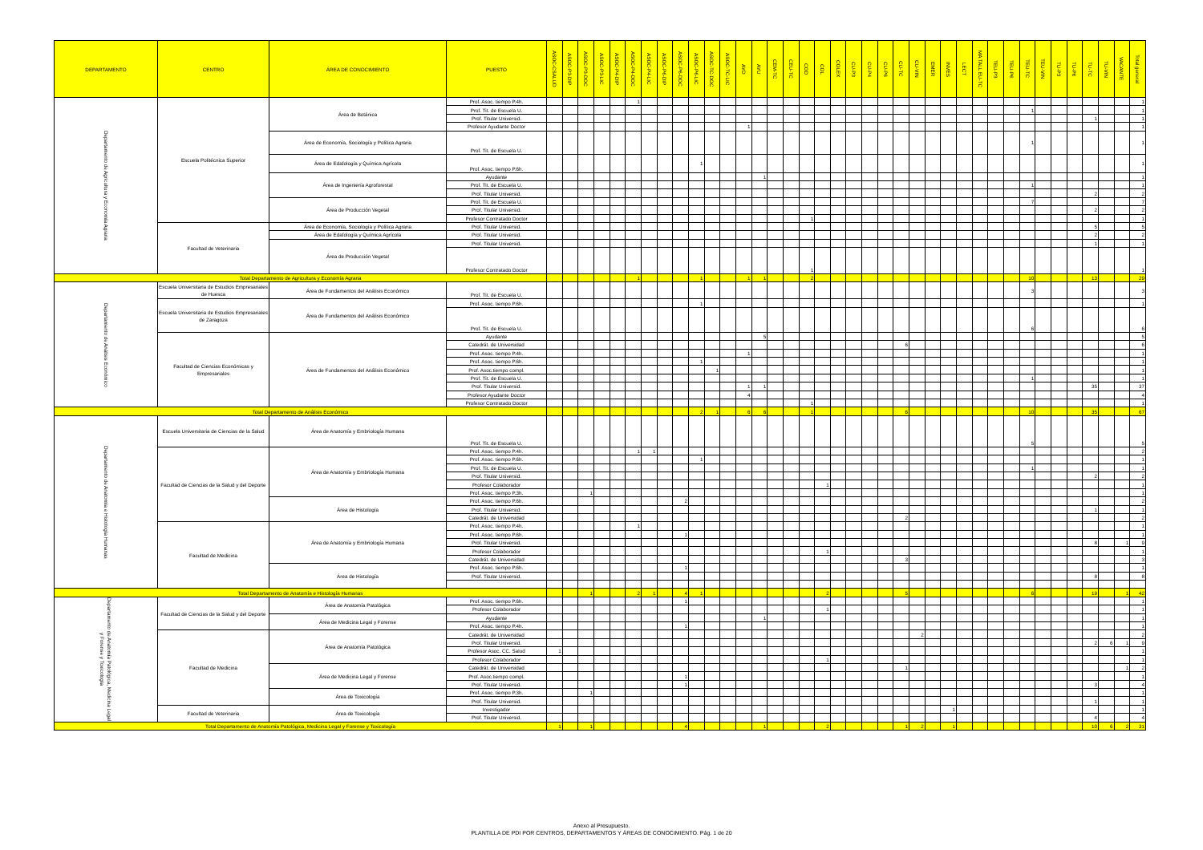| DEPARTAMENTO | CENTRO | ÁREA DE CONOCIMIENTO | PUESTO | ASOC-CSALUD | ASOC-P3-DIP | ASOC-P3-DOC | ASOC-P3-LIC | ASOC-P4-DIP | ASOC-P4-DOC | ASOC-P4-LIC | ASOC-P6-DIP | ASOC-P6-DOC | ASOC-P6-LIC | ASOC-TC-DOC | ASOC-TC-LIC | AYD | AYU | CEM-TC | CEU-TC | COD | COL | COLEX | CU-P3 | CU-P4 | CU-P6 | CU-TC | CU-VIN | EMER | INVES | LECT | MA TALL EU-TC | TEU-P3 | TEU-P6 | TEU-TC | TEU-VIN | TU-P3 | TU-P6 | TU-TC | TU-VIN | VACANTE | Total general |
| --- | --- | --- | --- | --- | --- | --- | --- | --- | --- | --- | --- | --- | --- | --- | --- | --- | --- | --- | --- | --- | --- | --- | --- | --- | --- | --- | --- | --- | --- | --- | --- | --- | --- | --- | --- | --- | --- | --- | --- | --- | --- |
| Departamento de Agricultura y Economía Agraria | Escuela Politécnica Superior | Área de Botánica | Prof. Asoc. tiempo P.4h. | | | | | | 1 | | | | | | | | | | | | | | | | | | | | | | | | | | | | | | | | 1 |
| | | | Prof. Tit. de Escuela U. | | | | | | | | | | | | | | | | | | | | | | | | | | | | | | | 1 | | | | | | | 1 |
| | | | Prof. Titular Universid. | | | | | | | | | | | | | | | | | | | | | | | | | | | | | | | | | | | 1 | | | 1 |
| | | | Profesor Ayudante Doctor | | | | | | | | | | | | | 1 | | | | | | | | | | | | | | | | | | | | | | | | | 1 |
| | | Área de Economía, Sociología y Política Agraria | Prof. Tit. de Escuela U. | | | | | | | | | | | | | | | | | | | | | | | | | | | | | | | 1 | | | | | | | 1 |
| | | Área de Edafología y Química Agrícola | Prof. Asoc. tiempo P.6h. | | | | | | | | | | 1 | | | | | | | | | | | | | | | | | | | | | | | | | | | | 1 |
| | | Área de Ingeniería Agroforestal | Ayudante | | | | | | | | | | | | | | 1 | | | | | | | | | | | | | | | | | | | | | | | | 1 |
| | | | Prof. Tit. de Escuela U. | | | | | | | | | | | | | | | | | | | | | | | | | | | | | | | 1 | | | | | | | 1 |
| | | | Prof. Titular Universid. | | | | | | | | | | | | | | | | | | | | | | | | | | | | | | | | | | | 2 | | | 2 |
| | | Área de Producción Vegetal | Prof. Tit. de Escuela U. | | | | | | | | | | | | | | | | | | | | | | | | | | | | | | | 7 | | | | | | | 7 |
| | | | Prof. Titular Universid. | | | | | | | | | | | | | | | | | | | | | | | | | | | | | | | | | | | 2 | | | 2 |
| | | | Profesor Contratado Doctor | | | | | | | | | | | | | | | | | 1 | | | | | | | | | | | | | | | | | | | | | 1 |
| | Facultad de Veterinaria | Área de Economía, Sociología y Política Agraria | Prof. Titular Universid. | | | | | | | | | | | | | | | | | | | | | | | | | | | | | | | | | | | 5 | | | 5 |
| | | Área de Edafología y Química Agrícola | Prof. Titular Universid. | | | | | | | | | | | | | | | | | | | | | | | | | | | | | | | | | | | 2 | | | 2 |
| | | Área de Producción Vegetal | Prof. Titular Universid. | | | | | | | | | | | | | | | | | | | | | | | | | | | | | | | | | | | 1 | | | 1 |
| | | | Profesor Contratado Doctor | | | | | | | | | | | | | | | | | 1 | | | | | | | | | | | | | | | | | | | | | 1 |
| Total Departamento de Agricultura y Economía Agraria | | | | | | | | | 1 | | | | 1 | | | 1 | 1 | | | 2 | | | | | | | | | | | | | | 10 | | | | 13 | | | 29 |
| Departamento de Análisis Económico | Escuela Universitaria de Estudios Empresariales de Huesca | Área de Fundamentos del Análisis Económico | Prof. Tit. de Escuela U. | | | | | | | | | | | | | | | | | | | | | | | | | | | | | | | 3 | | | | | | | 3 |
| | Escuela Universitaria de Estudios Empresariales de Zaragoza | Área de Fundamentos del Análisis Económico | Prof. Asoc. tiempo P.6h. | | | | | | | | | | 1 | | | | | | | | | | | | | | | | | | | | | | | | | | | | 1 |
| | | | Prof. Tit. de Escuela U. | | | | | | | | | | | | | | | | | | | | | | | | | | | | | | | 6 | | | | | | | 6 |
| | Facultad de Ciencias Económicas y Empresariales | Área de Fundamentos del Análisis Económico | Ayudante | | | | | | | | | | | | | | 5 | | | | | | | | | | | | | | | | | | | | | | | | 5 |
| | | | Catedrát. de Universidad | | | | | | | | | | | | | | | | | | | | | | | 6 | | | | | | | | | | | | | | | 6 |
| | | | Prof. Asoc. tiempo P.4h. | | | | | | | | | | | | | 1 | | | | | | | | | | | | | | | | | | | | | | | | | 1 |
| | | | Prof. Asoc. tiempo P.6h. | | | | | | | | | | 1 | | | | | | | | | | | | | | | | | | | | | | | | | | | | 1 |
| | | | Prof. Asoc.tiempo compl. | | | | | | | | | | | 1 | | | | | | | | | | | | | | | | | | | | | | | | | | | 1 |
| | | | Prof. Tit. de Escuela U. | | | | | | | | | | | | | | | | | | | | | | | | | | | | | | | 1 | | | | | | | 1 |
| | | | Prof. Titular Universid. | | | | | | | | | | | | | 1 | 1 | | | | | | | | | | | | | | | | | | | | | 35 | | | 37 |
| | | | Profesor Ayudante Doctor | | | | | | | | | | | | | 4 | | | | | | | | | | | | | | | | | | | | | | | | | 4 |
| | | | Profesor Contratado Doctor | | | | | | | | | | | | | | | | | 1 | | | | | | | | | | | | | | | | | | | | | 1 |
| Total Departamento de Análisis Económico | | | | | | | | | | | | | 2 | 1 | | 6 | 6 | | | 1 | | | | | | 6 | | | | | | | | 10 | | | | 35 | | | 67 |
| Departamento de Anatomía e Histología Humanas | Escuela Universitaria de Ciencias de la Salud | Área de Anatomía y Embriología Humana | Prof. Tit. de Escuela U. | | | | | | | | | | | | | | | | | | | | | | | | | | | | | | | 5 | | | | | | | 5 |
| | Facultad de Ciencias de la Salud y del Deporte | Área de Anatomía y Embriología Humana | Prof. Asoc. tiempo P.4h. | | | | | | 1 | 1 | | | | | | | | | | | | | | | | | | | | | | | | | | | | | | | 2 |
| | | | Prof. Asoc. tiempo P.6h. | | | | | | | | | | 1 | | | | | | | | | | | | | | | | | | | | | | | | | | | | 1 |
| | | | Prof. Tit. de Escuela U. | | | | | | | | | | | | | | | | | | | | | | | | | | | | | | | 1 | | | | | | | 1 |
| | | | Prof. Titular Universid. | | | | | | | | | | | | | | | | | | | | | | | | | | | | | | | | | | | 2 | | | 2 |
| | | | Profesor Colaborador | | | | | | | | | | | | | | | | | | 1 | | | | | | | | | | | | | | | | | | | | 1 |
| | | | Prof. Asoc. tiempo P.3h. | | | 1 | | | | | | | | | | | | | | | | | | | | | | | | | | | | | | | | | | | 1 |
| | | Área de Histología | Prof. Asoc. tiempo P.6h. | | | | | | | | | 2 | | | | | | | | | | | | | | | | | | | | | | | | | | | | | 2 |
| | | | Prof. Titular Universid. | | | | | | | | | | | | | | | | | | | | | | | | | | | | | | | | | | | 1 | | | 1 |
| | | | Catedrát. de Universidad | | | | | | | | | | | | | | | | | | | | | | | 2 | | | | | | | | | | | | | | | 2 |
| | Facultad de Medicina | Área de Anatomía y Embriología Humana | Prof. Asoc. tiempo P.4h. | | | | | | 1 | | | | | | | | | | | | | | | | | | | | | | | | | | | | | | | | 1 |
| | | | Prof. Asoc. tiempo P.6h. | | | | | | | | | 1 | | | | | | | | | | | | | | | | | | | | | | | | | | | | | 1 |
| | | | Prof. Titular Universid. | | | | | | | | | | | | | | | | | | | | | | | | | | | | | | | | | | | 8 | | 1 | 9 |
| | | | Profesor Colaborador | | | | | | | | | | | | | | | | | | 1 | | | | | | | | | | | | | | | | | | | | 1 |
| | | | Catedrát. de Universidad | | | | | | | | | | | | | | | | | | | | | | | 3 | | | | | | | | | | | | | | | 3 |
| | | Área de Histología | Prof. Asoc. tiempo P.6h. | | | | | | | | | 1 | | | | | | | | | | | | | | | | | | | | | | | | | | | | | 1 |
| | | | Prof. Titular Universid. | | | | | | | | | | | | | | | | | | | | | | | | | | | | | | | | | | | 8 | | | 8 |
| Total Departamento de Anatomía e Histología Humanas | | | | | | 1 | | | 2 | 1 | | 4 | 1 | | | | | | | | 2 | | | | | 5 | | | | | | | | 6 | | | | 19 | | 1 | 42 |
| Departamento de Anatomía Patológica, Medicina Legal y Forense y Toxicología | Facultad de Ciencias de la Salud y del Deporte | Área de Anatomía Patológica | Prof. Asoc. tiempo P.6h. | | | | | | | | | 1 | | | | | | | | | | | | | | | | | | | | | | | | | | | | | 1 |
| | | | Profesor Colaborador | | | | | | | | | | | | | | | | | | 1 | | | | | | | | | | | | | | | | | | | | 1 |
| | | Área de Medicina Legal y Forense | Ayudante | | | | | | | | | | | | | | 1 | | | | | | | | | | | | | | | | | | | | | | | | 1 |
| | | | Prof. Asoc. tiempo P.4h. | | | | | | | | | 1 | | | | | | | | | | | | | | | | | | | | | | | | | | | | | 1 |
| | Facultad de Medicina | Área de Anatomía Patológica | Catedrát. de Universidad | | | | | | | | | | | | | | | | | | | | | | | | 2 | | | | | | | | | | | | | | 2 |
| | | | Prof. Titular Universid. | | | | | | | | | | | | | | | | | | | | | | | | | | | | | | | | | | | 2 | 6 | 1 | 9 |
| | | | Profesor Asoc. CC. Salud | 1 | | | | | | | | | | | | | | | | | | | | | | | | | | | | | | | | | | | | | 1 |
| | | | Profesor Colaborador | | | | | | | | | | | | | | | | | | 1 | | | | | | | | | | | | | | | | | | | | 1 |
| | | Área de Medicina Legal y Forense | Catedrát. de Universidad | | | | | | | | | | | | | | | | | | | | | | | 1 | | | | | | | | | | | | | | 1 | 2 |
| | | | Prof. Asoc.tiempo compl. | | | | | | | | | 1 | | | | | | | | | | | | | | | | | | | | | | | | | | | | | 1 |
| | | | Prof. Titular Universid. | | | | | | | | | 1 | | | | | | | | | | | | | | | | | | | | | | | | | | 3 | | | 4 |
| | | Área de Toxicología | Prof. Asoc. tiempo P.3h. | | | 1 | | | | | | | | | | | | | | | | | | | | | | | | | | | | | | | | | | | 1 |
| | | | Prof. Titular Universid. | | | | | | | | | | | | | | | | | | | | | | | | | | | | | | | | | | | 1 | | | 1 |
| | Facultad de Veterinaria | Área de Toxicología | Investigador | | | | | | | | | | | | | | | | | | | | | | | | | | 1 | | | | | | | | | | | | 1 |
| | | | Prof. Titular Universid. | | | | | | | | | | | | | | | | | | | | | | | | | | | | | | | | | | | 4 | | | 4 |
| Total Departamento de Anatomía Patológica, Medicina Legal y Forense y Toxicología | | | | 1 | | 1 | | | | | | 4 | | | | | 1 | | | | 2 | | | | | 1 | 2 | | 1 | | | | | | | | | 10 | 6 | 2 | 31 |
Anexo al Presupuesto.
PLANTILLA DE PDI POR CENTROS, DEPARTAMENTOS Y ÁREAS DE CONOCIMIENTO. Pág. 1 de 20